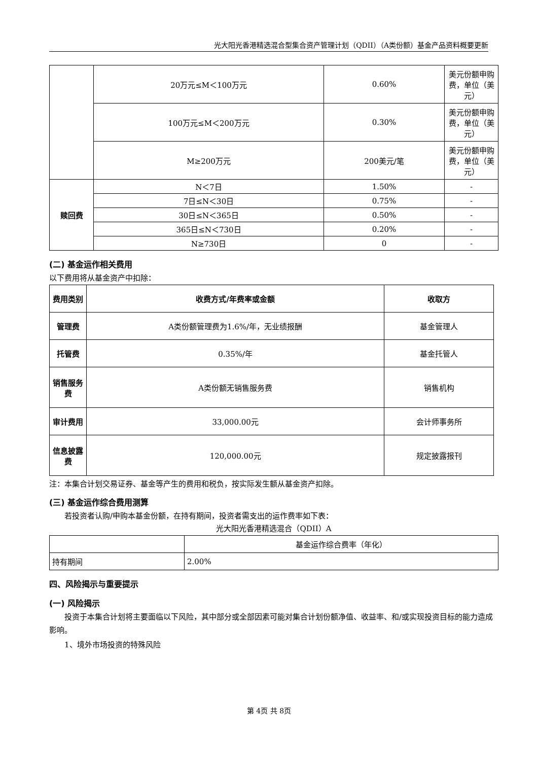光大阳光香港精选混合型集合资产管理计划（QDII）（A类份额）基金产品资料概要更新
| | 20万元≤M＜100万元 | 0.60% | 美元份额申购费，单位（美元） |
| | 100万元≤M＜200万元 | 0.30% | 美元份额申购费，单位（美元） |
| | M≥200万元 | 200美元/笔 | 美元份额申购费，单位（美元） |
| 赎回费 | N＜7日 | 1.50% | - |
| | 7日≤N＜30日 | 0.75% | - |
| | 30日≤N＜365日 | 0.50% | - |
| | 365日≤N＜730日 | 0.20% | - |
| | N≥730日 | 0 | - |
(二) 基金运作相关费用
以下费用将从基金资产中扣除：
| 费用类别 | 收费方式/年费率或金额 | 收取方 |
| --- | --- | --- |
| 管理费 | A类份额管理费为1.6%/年，无业绩报酬 | 基金管理人 |
| 托管费 | 0.35%/年 | 基金托管人 |
| 销售服务费 | A类份额无销售服务费 | 销售机构 |
| 审计费用 | 33,000.00元 | 会计师事务所 |
| 信息披露费 | 120,000.00元 | 规定披露报刊 |
注：本集合计划交易证券、基金等产生的费用和税负，按实际发生额从基金资产扣除。
(三) 基金运作综合费用测算
若投资者认购/申购本基金份额，在持有期间，投资者需支出的运作费率如下表：
光大阳光香港精选混合（QDII）A
| | 基金运作综合费率（年化） |
| 持有期间 | 2.00% |
四、风险揭示与重要提示
(一) 风险揭示
投资于本集合计划将主要面临以下风险，其中部分或全部因素可能对集合计划份额净值、收益率、和/或实现投资目标的能力造成影响。
1、境外市场投资的特殊风险
第 4页 共 8页